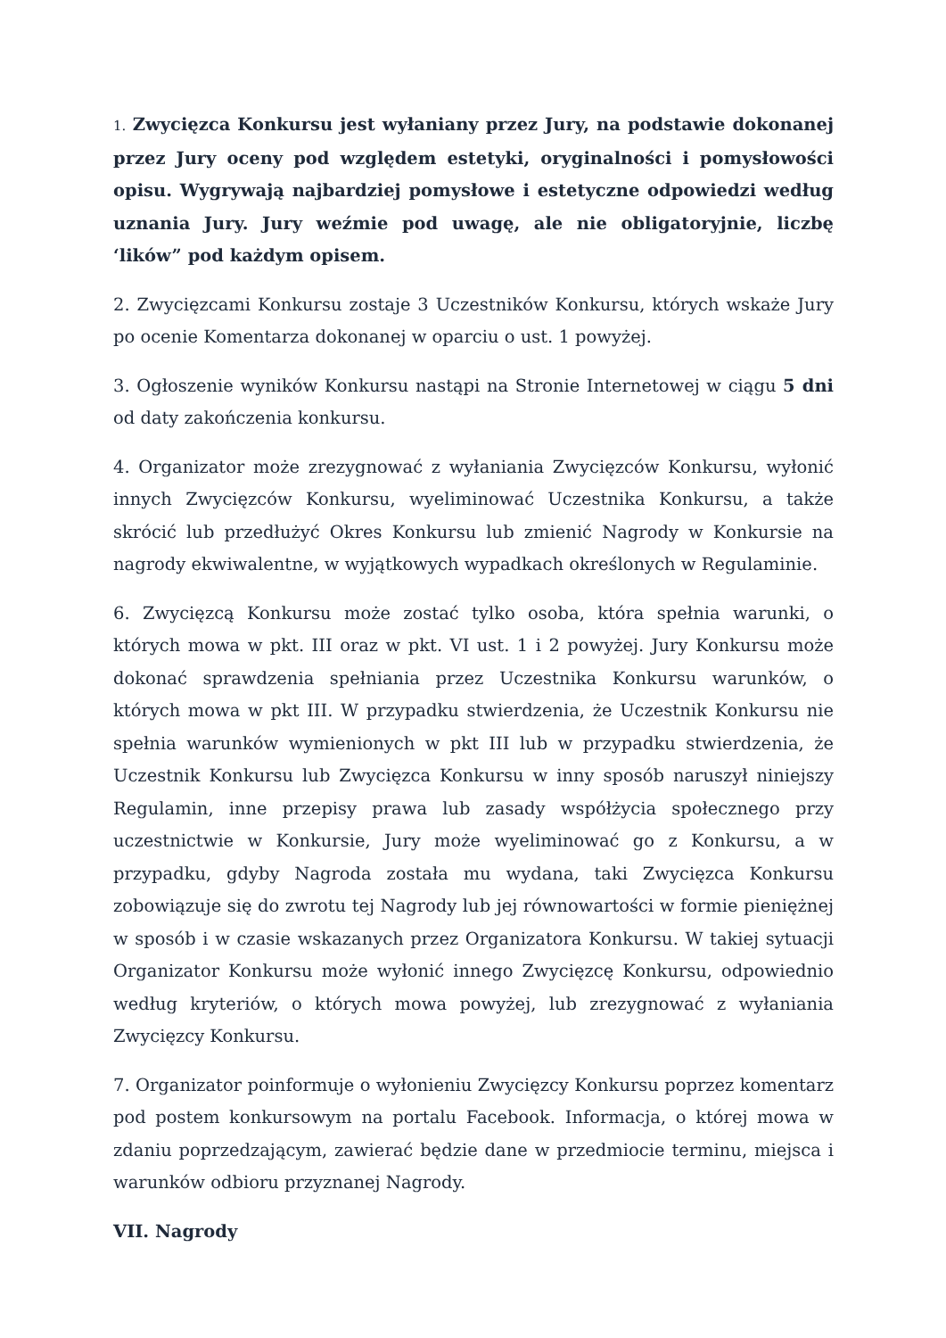1. Zwycięzca Konkursu jest wyłaniany przez Jury, na podstawie dokonanej przez Jury oceny pod względem estetyki, oryginalności i pomysłowości opisu. Wygrywają najbardziej pomysłowe i estetyczne odpowiedzi według uznania Jury. Jury weźmie pod uwagę, ale nie obligatoryjnie, liczbę ‘lików” pod każdym opisem.
2. Zwycięzcami Konkursu zostaje 3 Uczestników Konkursu, których wskaże Jury po ocenie Komentarza dokonanej w oparciu o ust. 1 powyżej.
3. Ogłoszenie wyników Konkursu nastąpi na Stronie Internetowej w ciągu 5 dni od daty zakończenia konkursu.
4. Organizator może zrezygnować z wyłaniania Zwycięzców Konkursu, wyłonić innych Zwycięzców Konkursu, wyeliminować Uczestnika Konkursu, a także skrócić lub przedłużyć Okres Konkursu lub zmienić Nagrody w Konkursie na nagrody ekwiwalentne, w wyjątkowych wypadkach określonych w Regulaminie.
6. Zwycięzcą Konkursu może zostać tylko osoba, która spełnia warunki, o których mowa w pkt. III oraz w pkt. VI ust. 1 i 2 powyżej. Jury Konkursu może dokonać sprawdzenia spełniania przez Uczestnika Konkursu warunków, o których mowa w pkt III. W przypadku stwierdzenia, że Uczestnik Konkursu nie spełnia warunków wymienionych w pkt III lub w przypadku stwierdzenia, że Uczestnik Konkursu lub Zwycięzca Konkursu w inny sposób naruszył niniejszy Regulamin, inne przepisy prawa lub zasady współżycia społecznego przy uczestnictwie w Konkursie, Jury może wyeliminować go z Konkursu, a w przypadku, gdyby Nagroda została mu wydana, taki Zwycięzca Konkursu zobowiązuje się do zwrotu tej Nagrody lub jej równowartości w formie pieniężnej w sposób i w czasie wskazanych przez Organizatora Konkursu. W takiej sytuacji Organizator Konkursu może wyłonić innego Zwycięzcę Konkursu, odpowiednio według kryteriów, o których mowa powyżej, lub zrezygnować z wyłaniania Zwycięzcy Konkursu.
7. Organizator poinformuje o wyłonieniu Zwycięzcy Konkursu poprzez komentarz pod postem konkursowym na portalu Facebook. Informacja, o której mowa w zdaniu poprzedzającym, zawierać będzie dane w przedmiocie terminu, miejsca i warunków odbioru przyznanej Nagrody.
VII. Nagrody